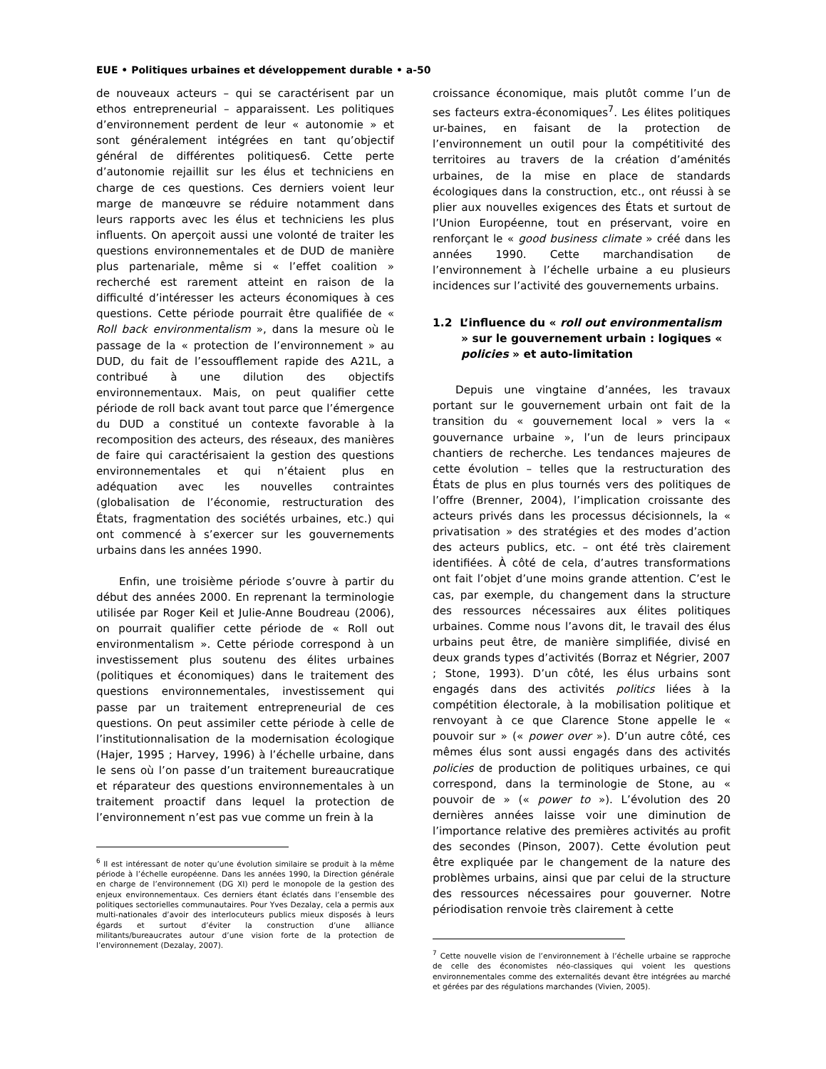EUE • Politiques urbaines et développement durable • a-50
de nouveaux acteurs – qui se caractérisent par un ethos entrepreneurial – apparaissent. Les politiques d’environnement perdent de leur « autonomie » et sont généralement intégrées en tant qu’objectif général de différentes politiques6. Cette perte d’autonomie rejaillit sur les élus et techniciens en charge de ces questions. Ces derniers voient leur marge de manœuvre se réduire notamment dans leurs rapports avec les élus et techniciens les plus influents. On aperçoit aussi une volonté de traiter les questions environnementales et de DUD de manière plus partenariale, même si « l’effet coalition » recherché est rarement atteint en raison de la difficulté d’intéresser les acteurs économiques à ces questions. Cette période pourrait être qualifiée de « Roll back environmentalism », dans la mesure où le passage de la « protection de l’environnement » au DUD, du fait de l’essoufflement rapide des A21L, a contribué à une dilution des objectifs environnementaux. Mais, on peut qualifier cette période de roll back avant tout parce que l’émergence du DUD a constitué un contexte favorable à la recomposition des acteurs, des réseaux, des manières de faire qui caractérisaient la gestion des questions environnementales et qui n’étaient plus en adéquation avec les nouvelles contraintes (globalisation de l’économie, restructuration des États, fragmentation des sociétés urbaines, etc.) qui ont commencé à s’exercer sur les gouvernements urbains dans les années 1990.
Enfin, une troisième période s’ouvre à partir du début des années 2000. En reprenant la terminologie utilisée par Roger Keil et Julie-Anne Boudreau (2006), on pourrait qualifier cette période de « Roll out environmentalism ». Cette période correspond à un investissement plus soutenu des élites urbaines (politiques et économiques) dans le traitement des questions environnementales, investissement qui passe par un traitement entrepreneurial de ces questions. On peut assimiler cette période à celle de l’institutionnalisation de la modernisation écologique (Hajer, 1995 ; Harvey, 1996) à l’échelle urbaine, dans le sens où l’on passe d’un traitement bureaucratique et réparateur des questions environnementales à un traitement proactif dans lequel la protection de l’environnement n’est pas vue comme un frein à la
<sup>6</sup> Il est intéressant de noter qu’une évolution similaire se produit à la même période à l’échelle européenne. Dans les années 1990, la Direction générale en charge de l’environnement (DG XI) perd le monopole de la gestion des enjeux environnementaux. Ces derniers étant éclatés dans l’ensemble des politiques sectorielles communautaires. Pour Yves Dezalay, cela a permis aux multi-nationales d’avoir des interlocuteurs publics mieux disposés à leurs égards et surtout d’éviter la construction d’une alliance militants/bureaucrates autour d’une vision forte de la protection de l’environnement (Dezalay, 2007).
croissance économique, mais plutôt comme l’un de ses facteurs extra-économiques<sup>7</sup>. Les élites politiques ur-baines, en faisant de la protection de l’environnement un outil pour la compétitivité des territoires au travers de la création d’aménités urbaines, de la mise en place de standards écologiques dans la construction, etc., ont réussi à se plier aux nouvelles exigences des États et surtout de l’Union Européenne, tout en préservant, voire en renforçant le « good business climate » créé dans les années 1990. Cette marchandisation de l’environnement à l’échelle urbaine a eu plusieurs incidences sur l’activité des gouvernements urbains.
1.2 L’influence du « roll out environmentalism » sur le gouvernement urbain : logiques « policies » et auto-limitation
Depuis une vingtaine d’années, les travaux portant sur le gouvernement urbain ont fait de la transition du « gouvernement local » vers la « gouvernance urbaine », l’un de leurs principaux chantiers de recherche. Les tendances majeures de cette évolution – telles que la restructuration des États de plus en plus tournés vers des politiques de l’offre (Brenner, 2004), l’implication croissante des acteurs privés dans les processus décisionnels, la « privatisation » des stratégies et des modes d’action des acteurs publics, etc. – ont été très clairement identifiées. À côté de cela, d’autres transformations ont fait l’objet d’une moins grande attention. C’est le cas, par exemple, du changement dans la structure des ressources nécessaires aux élites politiques urbaines. Comme nous l’avons dit, le travail des élus urbains peut être, de manière simplifiée, divisé en deux grands types d’activités (Borraz et Négrier, 2007 ; Stone, 1993). D’un côté, les élus urbains sont engagés dans des activités politics liées à la compétition électorale, à la mobilisation politique et renvoyant à ce que Clarence Stone appelle le « pouvoir sur » (« power over »). D’un autre côté, ces mêmes élus sont aussi engagés dans des activités policies de production de politiques urbaines, ce qui correspond, dans la terminologie de Stone, au « pouvoir de » (« power to »). L’évolution des 20 dernières années laisse voir une diminution de l’importance relative des premières activités au profit des secondes (Pinson, 2007). Cette évolution peut être expliquée par le changement de la nature des problèmes urbains, ainsi que par celui de la structure des ressources nécessaires pour gouverner. Notre périodisation renvoie très clairement à cette
<sup>7</sup> Cette nouvelle vision de l’environnement à l’échelle urbaine se rapproche de celle des économistes néo-classiques qui voient les questions environnementales comme des externalités devant être intégrées au marché et gérées par des régulations marchandes (Vivien, 2005).